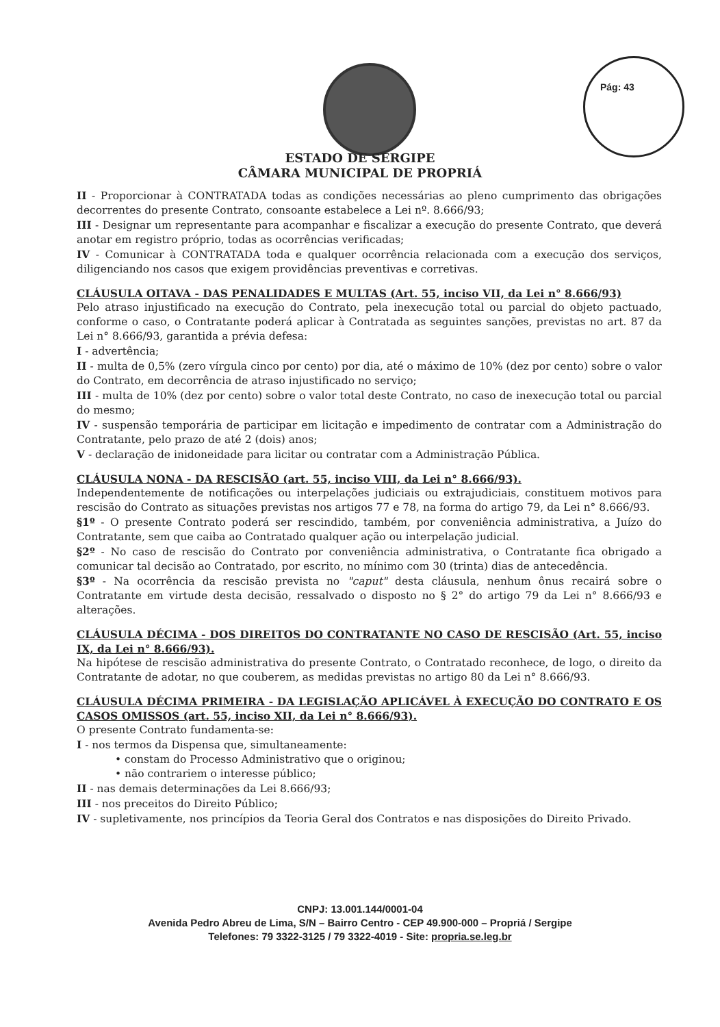Pág: 43
ESTADO DE SERGIPE
CÂMARA MUNICIPAL DE PROPRIÁ
II - Proporcionar à CONTRATADA todas as condições necessárias ao pleno cumprimento das obrigações decorrentes do presente Contrato, consoante estabelece a Lei nº. 8.666/93;
III - Designar um representante para acompanhar e fiscalizar a execução do presente Contrato, que deverá anotar em registro próprio, todas as ocorrências verificadas;
IV - Comunicar à CONTRATADA toda e qualquer ocorrência relacionada com a execução dos serviços, diligenciando nos casos que exigem providências preventivas e corretivas.
CLÁUSULA OITAVA - DAS PENALIDADES E MULTAS (Art. 55, inciso VII, da Lei n° 8.666/93)
Pelo atraso injustificado na execução do Contrato, pela inexecução total ou parcial do objeto pactuado, conforme o caso, o Contratante poderá aplicar à Contratada as seguintes sanções, previstas no art. 87 da Lei n° 8.666/93, garantida a prévia defesa:
I - advertência;
II - multa de 0,5% (zero vírgula cinco por cento) por dia, até o máximo de 10% (dez por cento) sobre o valor do Contrato, em decorrência de atraso injustificado no serviço;
III - multa de 10% (dez por cento) sobre o valor total deste Contrato, no caso de inexecução total ou parcial do mesmo;
IV - suspensão temporária de participar em licitação e impedimento de contratar com a Administração do Contratante, pelo prazo de até 2 (dois) anos;
V - declaração de inidoneidade para licitar ou contratar com a Administração Pública.
CLÁUSULA NONA - DA RESCISÃO (art. 55, inciso VIII, da Lei n° 8.666/93).
Independentemente de notificações ou interpelações judiciais ou extrajudiciais, constituem motivos para rescisão do Contrato as situações previstas nos artigos 77 e 78, na forma do artigo 79, da Lei n° 8.666/93.
§1º - O presente Contrato poderá ser rescindido, também, por conveniência administrativa, a Juízo do Contratante, sem que caiba ao Contratado qualquer ação ou interpelação judicial.
§2º - No caso de rescisão do Contrato por conveniência administrativa, o Contratante fica obrigado a comunicar tal decisão ao Contratado, por escrito, no mínimo com 30 (trinta) dias de antecedência.
§3º - Na ocorrência da rescisão prevista no "caput" desta cláusula, nenhum ônus recairá sobre o Contratante em virtude desta decisão, ressalvado o disposto no § 2° do artigo 79 da Lei n° 8.666/93 e alterações.
CLÁUSULA DÉCIMA - DOS DIREITOS DO CONTRATANTE NO CASO DE RESCISÃO (Art. 55, inciso IX, da Lei n° 8.666/93).
Na hipótese de rescisão administrativa do presente Contrato, o Contratado reconhece, de logo, o direito da Contratante de adotar, no que couberem, as medidas previstas no artigo 80 da Lei n° 8.666/93.
CLÁUSULA DÉCIMA PRIMEIRA - DA LEGISLAÇÃO APLICÁVEL À EXECUÇÃO DO CONTRATO E OS CASOS OMISSOS (art. 55, inciso XII, da Lei n° 8.666/93).
O presente Contrato fundamenta-se:
I - nos termos da Dispensa que, simultaneamente:
• constam do Processo Administrativo que o originou;
• não contrariem o interesse público;
II - nas demais determinações da Lei 8.666/93;
III - nos preceitos do Direito Público;
IV - supletivamente, nos princípios da Teoria Geral dos Contratos e nas disposições do Direito Privado.
CNPJ: 13.001.144/0001-04
Avenida Pedro Abreu de Lima, S/N – Bairro Centro - CEP 49.900-000 – Propriá / Sergipe
Telefones: 79 3322-3125 / 79 3322-4019 - Site: propria.se.leg.br